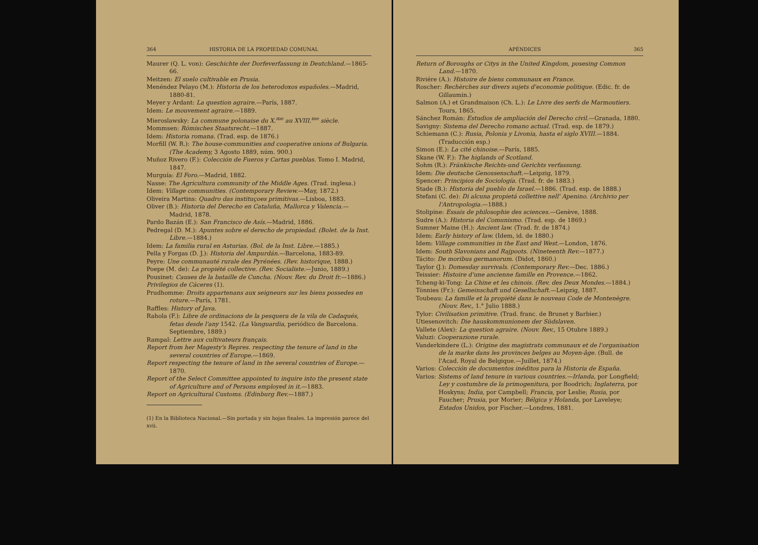364 HISTORIA DE LA PROPIEDAD COMUNAL
Maurer (Q. L. von): Geschichte der Dorfeverfassung in Deutchland.—1865-66.
Meitzen: El suelo cultivable en Prusia.
Menéndez Pelayo (M.): Historia de los heterodoxos españoles.—Madrid, 1880-81.
Meyer y Ardant: La question agraire.—París, 1887.
Idem: Le mouvement agraire.—1889.
Mieroslawsky: La commune polonaise du X.<sup>me</sup> au XVIII.<sup>me</sup> siècle.
Mommsen: Römisches Staatsrecht.—1887.
Idem: Historia romana. (Trad. esp. de 1876.)
Morfill (W. R.): The house-communities and cooperative unions of Bulgaria. (The Academy, 3 Agosto 1889, núm. 900.)
Muñoz Rivero (F.): Colección de Fueros y Cartas pueblas. Tomo I. Madrid, 1847.
Murguía: El Foro.—Madrid, 1882.
Nasse: The Agricultura community of the Middle Ages. (Trad. inglesa.)
Idem: Village communities. (Contemporary Review.—May, 1872.)
Oliveira Martins: Quadro das instituçoes primitivas.—Lisboa, 1883.
Oliver (B.): Historia del Derecho en Cataluña, Mallorca y Valencia.—Madrid, 1878.
Pardo Bazán (E.): San Francisco de Asís.—Madrid, 1886.
Pedregal (D. M.): Apuntes sobre el derecho de propiedad. (Bolet. de la Inst. Libre.—1884.)
Idem: La familia rural en Asturias. (Bol. de la Inst. Libre.—1885.)
Pella y Forgas (D. J.): Historia del Ampurdán.—Barcelona, 1883-89.
Peyre: Une communauté rurale des Pyrénées. (Rev. historique, 1888.)
Poepe (M. de): La propiété collective. (Rev. Socialiste.—Junio, 1889.)
Pousinet: Causes de la bataille de Cuncha. (Nouv. Rev. du Droit fr.—1886.)
Privilegios de Cáceres (1).
Prudhomme: Droits appartenans aux seigneurs sur les biens possedes en roture.—París, 1781.
Raffles: History of Java.
Rahola (F.): Libre de ordinacions de la pesquera de la vila de Cadaqués, fetas desde l'any 1542. (La Vanguardia, periódico de Barcelona. Septiembre, 1889.)
Rampal: Lettre aux cultivateurs français.
Report from her Magesty's Repres. respecting the tenure of land in the several countries of Europe.—1869.
Report respecting the tenure of land in the several countries of Europe.—1870.
Report of the Select Committee appointed to inquire into the present state of Agriculture and of Persons employed in it.—1883.
Report on Agricultural Customs. (Edinburg Rev.—1887.)
(1) En la Biblioteca Nacional.—Sin portada y sin hojas finales. La impresión parece del xvii.
APÉNDICES 365
Return of Boroughs or Citys in the United Kingdom, posesing Common Land.—1870.
Riviére (A.): Histoire de biens communaux en France.
Roscher: Rechèrches sur divers sujets d'economie politique. (Edic. fr. de Gillaumin.)
Salmon (A.) et Grandmaison (Ch. L.): Le Livre des serfs de Marmoutiers. Tours, 1865.
Sánchez Román: Estudios de ampliación del Derecho civil.—Granada, 1880.
Savigny: Sistema del Derecho romano actual. (Trad. esp. de 1879.)
Schiemann (C.): Rusia, Polonia y Livonia, hasta el siglo XVIII.—1884. (Traducción esp.)
Simon (E.): La cité chinoise.—París, 1885.
Skane (W. F.): The higlands of Scotland.
Sohm (R.): Fränkische Reichts-und Gerichts verfassung.
Idem: Die deutsche Genossenschaft.—Leipzig, 1879.
Spencer: Principios de Sociología. (Trad. fr. de 1883.)
Stade (B.): Historia del pueblo de Israel.—1886. (Trad. esp. de 1888.)
Stefani (C. de): Di alcuna propietá collettive nell' Apenino. (Archivio per l'Antropologia.—1888.)
Stolipine: Essais de philosophie des sciences.—Genève, 1888.
Sudre (A.): Historia del Comunismo. (Trad. esp. de 1869.)
Sumner Maine (H.): Ancient law. (Trad. fr. de 1874.)
Idem: Early history of law. (Idem, id. de 1880.)
Idem: Village communities in the East and West.—London, 1876.
Idem: South Slavonians and Rajpoots. (Nineteenth Rev.—1877.)
Tácito: De moribus germanorum. (Didot, 1860.)
Taylor (J.): Domesday survivals. (Contemporary Rev.—Dec. 1886.)
Teissier: Histoire d'une ancienne famille en Provence.—1862.
Tcheng-ki-Tong: La Chine et les chinois. (Rev. des Deux Mondes.—1884.)
Tönnies (Fr.): Gemeinschaft und Gesellschaft.—Leipzig, 1887.
Toubeau: La famille et la propiété dans le nouveau Code de Montenègre. (Nouv. Rev., 1.° Julio 1888.)
Tylor: Civilisation primitive. (Trad. franc. de Brunet y Barbier.)
Utiesenovitch: Die hauskommunionem der Südslaven.
Vallete (Alex): La question agraire. (Nouv. Rev., 15 Otubre 1889.)
Valuzi: Cooperazione rurale.
Vanderkindere (L.): Origine des magistrats communaux et de l'organisation de la marke dans les provinces belges au Moyen-âge. (Bull. de l'Acad. Royal de Belgique.—Juillet, 1874.)
Varios: Colección de documentos inéditos para la Historia de España.
Varios: Sistems of land tenure in various countries.—Irlanda, por Longfield; Ley y costumbre de la primogenitura, por Boodrich; Inglaterra, por Hoskyns; India, por Campbell; Francia, por Leslie; Rusia, por Faucher; Prusia, por Morier; Bélgica y Holanda, por Laveleye; Estados Unidos, por Fischer.—Londres, 1881.